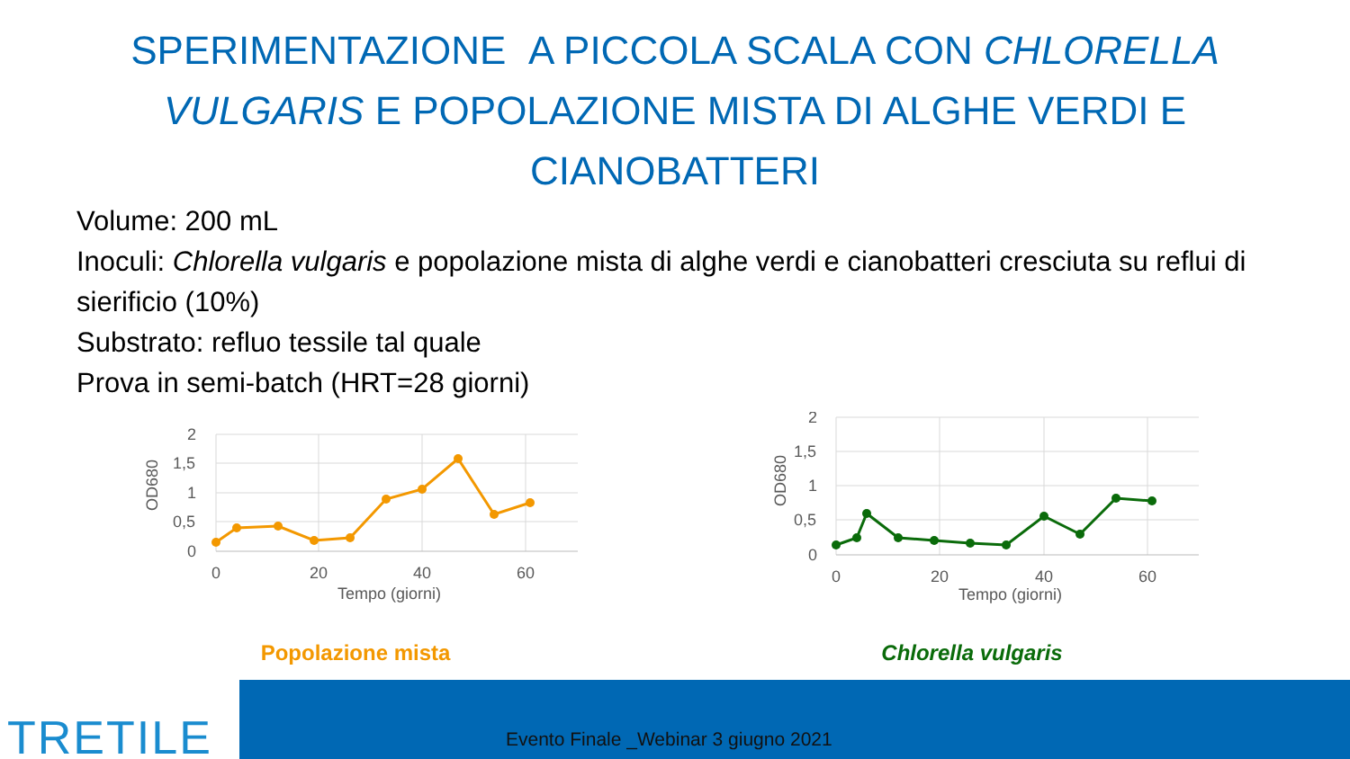SPERIMENTAZIONE A PICCOLA SCALA CON CHLORELLA
VULGARIS E POPOLAZIONE MISTA DI ALGHE VERDI E
CIANOBATTERI
Volume: 200 mL
Inoculi: Chlorella vulgaris e popolazione mista di alghe verdi e cianobatteri cresciuta su reflui di sierificio (10%)
Substrato: refluo tessile tal quale
Prova in semi-batch (HRT=28 giorni)
2
1,5
1
0,5
0
0
20
40
60
Tempo (giorni)
OD680
Popolazione mista
2
1,5
1
0,5
0
0
20
40
60
Tempo (giorni)
OD680
Chlorella vulgaris
TRETILE
Evento Finale _Webinar 3 giugno 2021